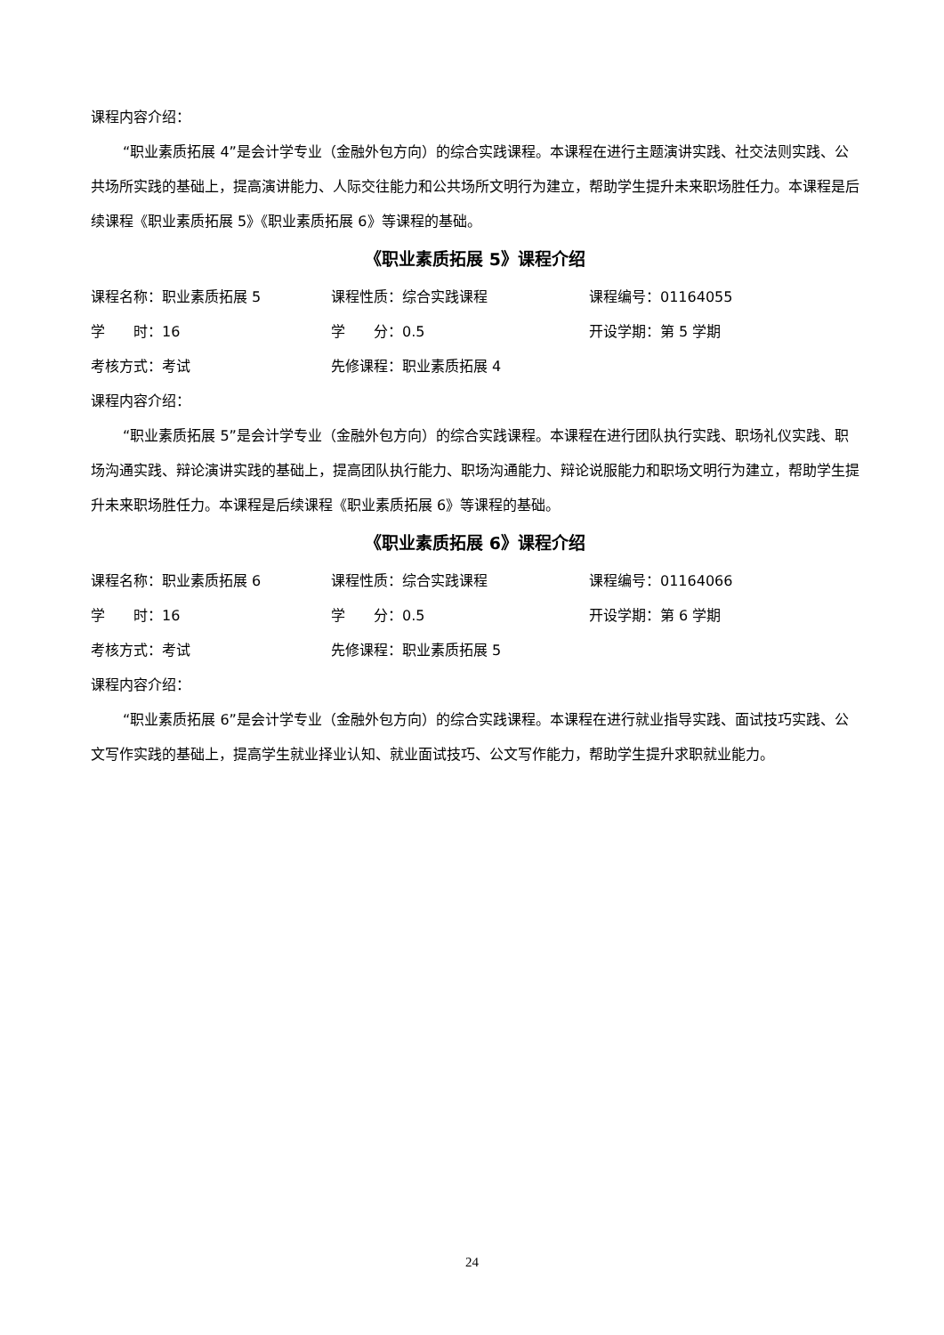课程内容介绍：
“职业素质拓展 4”是会计学专业（金融外包方向）的综合实践课程。本课程在进行主题演讲实践、社交法则实践、公共场所实践的基础上，提高演讲能力、人际交往能力和公共场所文明行为建立，帮助学生提升未来职场胜任力。本课程是后续课程《职业素质拓展 5》《职业素质拓展 6》等课程的基础。
《职业素质拓展 5》课程介绍
课程名称：职业素质拓展 5 课程性质：综合实践课程 课程编号：01164055
学　　时：16 学　　分：0.5 开设学期：第 5 学期
考核方式：考试 先修课程：职业素质拓展 4
课程内容介绍：
“职业素质拓展 5”是会计学专业（金融外包方向）的综合实践课程。本课程在进行团队执行实践、职场礼仪实践、职场沟通实践、辩论演讲实践的基础上，提高团队执行能力、职场沟通能力、辩论说服能力和职场文明行为建立，帮助学生提升未来职场胜任力。本课程是后续课程《职业素质拓展 6》等课程的基础。
《职业素质拓展 6》课程介绍
课程名称：职业素质拓展 6 课程性质：综合实践课程 课程编号：01164066
学　　时：16 学　　分：0.5 开设学期：第 6 学期
考核方式：考试 先修课程：职业素质拓展 5
课程内容介绍：
“职业素质拓展 6”是会计学专业（金融外包方向）的综合实践课程。本课程在进行就业指导实践、面试技巧实践、公文写作实践的基础上，提高学生就业择业认知、就业面试技巧、公文写作能力，帮助学生提升求职就业能力。
24